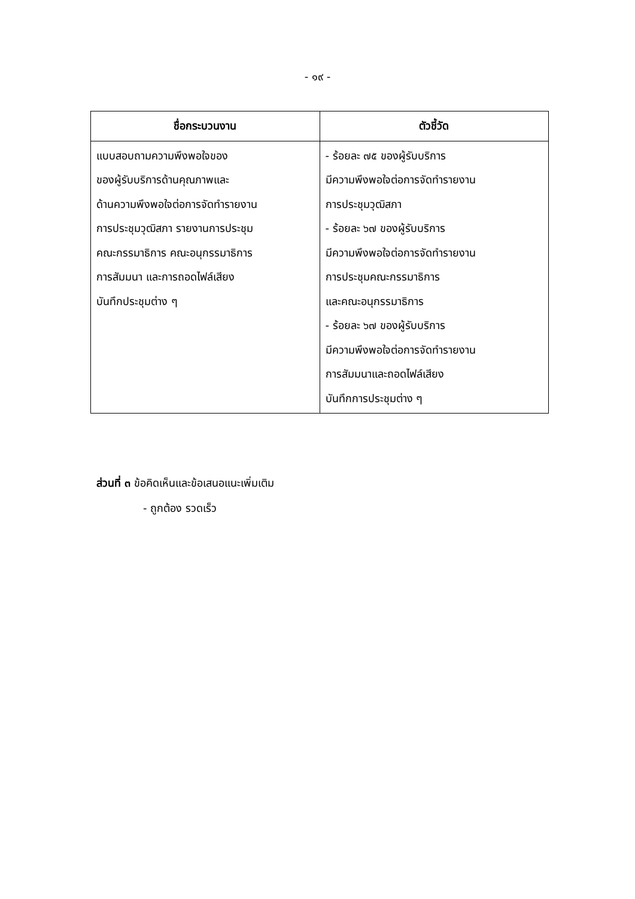- ๑๙ -
| ชื่อกระบวนงาน | ตัวชี้วัด |
| --- | --- |
| แบบสอบถามความพึงพอใจของ ของผู้รับบริการด้านคุณภาพและ ด้านความพึงพอใจต่อการจัดทำรายงาน การประชุมวุฒิสภา รายงานการประชุม คณะกรรมาธิการ คณะอนุกรรมาธิการ การสัมมนา และการถอดไฟล์เสียง บันทึกประชุมต่าง ๆ | - ร้อยละ ๗๕ ของผู้รับบริการ มีความพึงพอใจต่อการจัดทำรายงาน การประชุมวุฒิสภา - ร้อยละ ๖๗ ของผู้รับบริการ มีความพึงพอใจต่อการจัดทำรายงาน การประชุมคณะกรรมาธิการ และคณะอนุกรรมาธิการ - ร้อยละ ๖๗ ของผู้รับบริการ มีความพึงพอใจต่อการจัดทำรายงาน การสัมมนาและถอดไฟล์เสียง บันทึกการประชุมต่าง ๆ |
ส่วนที่ ๓ ข้อคิดเห็นและข้อเสนอแนะเพิ่มเติม
- ถูกต้อง รวดเร็ว